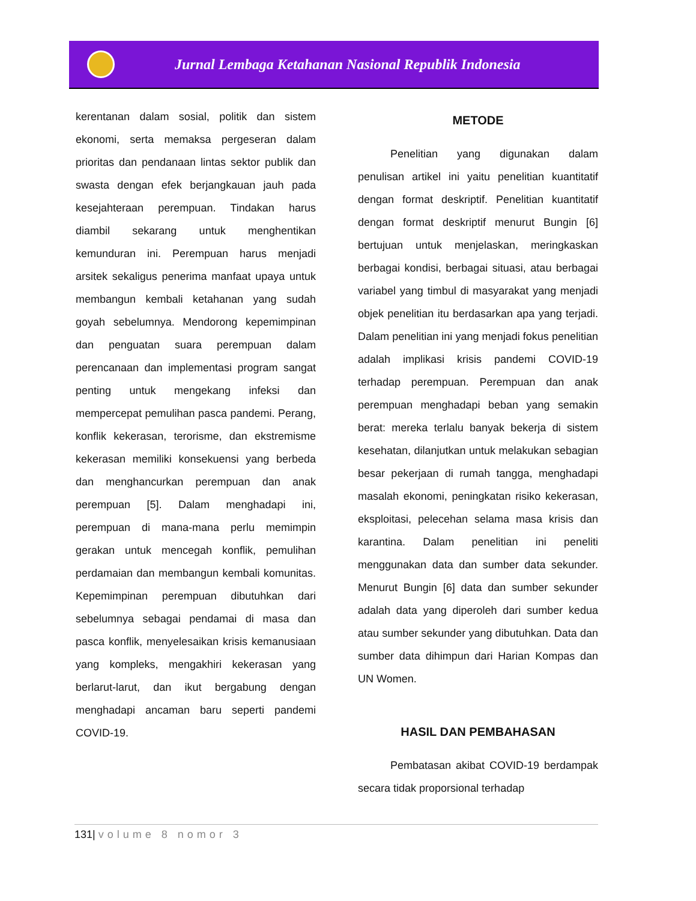Jurnal Lembaga Ketahanan Nasional Republik Indonesia
kerentanan dalam sosial, politik dan sistem ekonomi, serta memaksa pergeseran dalam prioritas dan pendanaan lintas sektor publik dan swasta dengan efek berjangkauan jauh pada kesejahteraan perempuan. Tindakan harus diambil sekarang untuk menghentikan kemunduran ini. Perempuan harus menjadi arsitek sekaligus penerima manfaat upaya untuk membangun kembali ketahanan yang sudah goyah sebelumnya. Mendorong kepemimpinan dan penguatan suara perempuan dalam perencanaan dan implementasi program sangat penting untuk mengekang infeksi dan mempercepat pemulihan pasca pandemi. Perang, konflik kekerasan, terorisme, dan ekstremisme kekerasan memiliki konsekuensi yang berbeda dan menghancurkan perempuan dan anak perempuan [5]. Dalam menghadapi ini, perempuan di mana-mana perlu memimpin gerakan untuk mencegah konflik, pemulihan perdamaian dan membangun kembali komunitas. Kepemimpinan perempuan dibutuhkan dari sebelumnya sebagai pendamai di masa dan pasca konflik, menyelesaikan krisis kemanusiaan yang kompleks, mengakhiri kekerasan yang berlarut-larut, dan ikut bergabung dengan menghadapi ancaman baru seperti pandemi COVID-19.
METODE
Penelitian yang digunakan dalam penulisan artikel ini yaitu penelitian kuantitatif dengan format deskriptif. Penelitian kuantitatif dengan format deskriptif menurut Bungin [6] bertujuan untuk menjelaskan, meringkaskan berbagai kondisi, berbagai situasi, atau berbagai variabel yang timbul di masyarakat yang menjadi objek penelitian itu berdasarkan apa yang terjadi. Dalam penelitian ini yang menjadi fokus penelitian adalah implikasi krisis pandemi COVID-19 terhadap perempuan. Perempuan dan anak perempuan menghadapi beban yang semakin berat: mereka terlalu banyak bekerja di sistem kesehatan, dilanjutkan untuk melakukan sebagian besar pekerjaan di rumah tangga, menghadapi masalah ekonomi, peningkatan risiko kekerasan, eksploitasi, pelecehan selama masa krisis dan karantina. Dalam penelitian ini peneliti menggunakan data dan sumber data sekunder. Menurut Bungin [6] data dan sumber sekunder adalah data yang diperoleh dari sumber kedua atau sumber sekunder yang dibutuhkan. Data dan sumber data dihimpun dari Harian Kompas dan UN Women.
HASIL DAN PEMBAHASAN
Pembatasan akibat COVID-19 berdampak secara tidak proporsional terhadap
131| volume 8 nomor 3